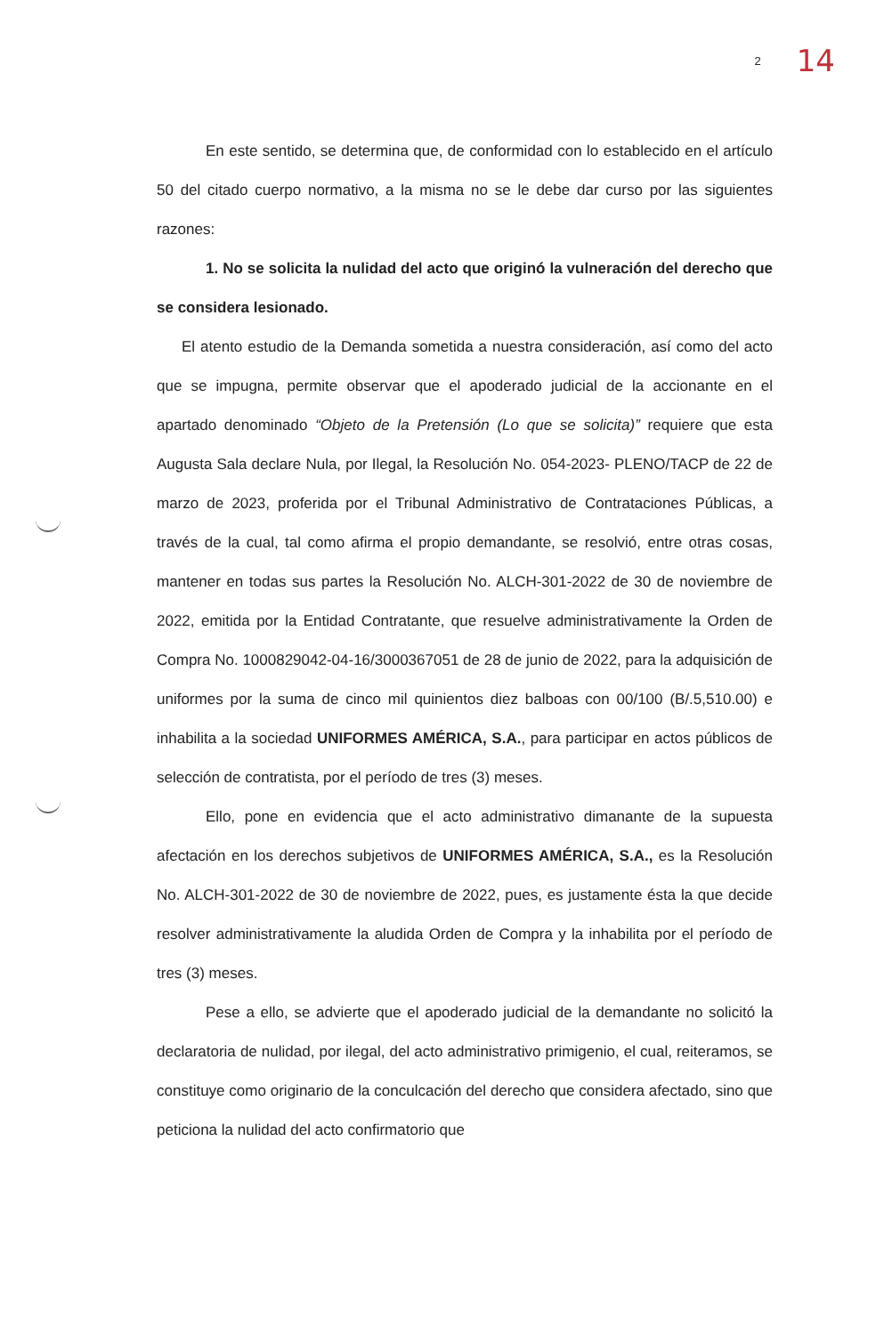2 14
En este sentido, se determina que, de conformidad con lo establecido en el artículo 50 del citado cuerpo normativo, a la misma no se le debe dar curso por las siguientes razones:
1. No se solicita la nulidad del acto que originó la vulneración del derecho que se considera lesionado.
El atento estudio de la Demanda sometida a nuestra consideración, así como del acto que se impugna, permite observar que el apoderado judicial de la accionante en el apartado denominado “Objeto de la Pretensión (Lo que se solicita)” requiere que esta Augusta Sala declare Nula, por Ilegal, la Resolución No. 054-2023- PLENO/TACP de 22 de marzo de 2023, proferida por el Tribunal Administrativo de Contrataciones Públicas, a través de la cual, tal como afirma el propio demandante, se resolvió, entre otras cosas, mantener en todas sus partes la Resolución No. ALCH-301-2022 de 30 de noviembre de 2022, emitida por la Entidad Contratante, que resuelve administrativamente la Orden de Compra No. 1000829042-04-16/3000367051 de 28 de junio de 2022, para la adquisición de uniformes por la suma de cinco mil quinientos diez balboas con 00/100 (B/.5,510.00) e inhabilita a la sociedad UNIFORMES AMÉRICA, S.A., para participar en actos públicos de selección de contratista, por el período de tres (3) meses.
Ello, pone en evidencia que el acto administrativo dimanante de la supuesta afectación en los derechos subjetivos de UNIFORMES AMÉRICA, S.A., es la Resolución No. ALCH-301-2022 de 30 de noviembre de 2022, pues, es justamente ésta la que decide resolver administrativamente la aludida Orden de Compra y la inhabilita por el período de tres (3) meses.
Pese a ello, se advierte que el apoderado judicial de la demandante no solicitó la declaratoria de nulidad, por ilegal, del acto administrativo primigenio, el cual, reiteramos, se constituye como originario de la conculcación del derecho que considera afectado, sino que peticiona la nulidad del acto confirmatorio que